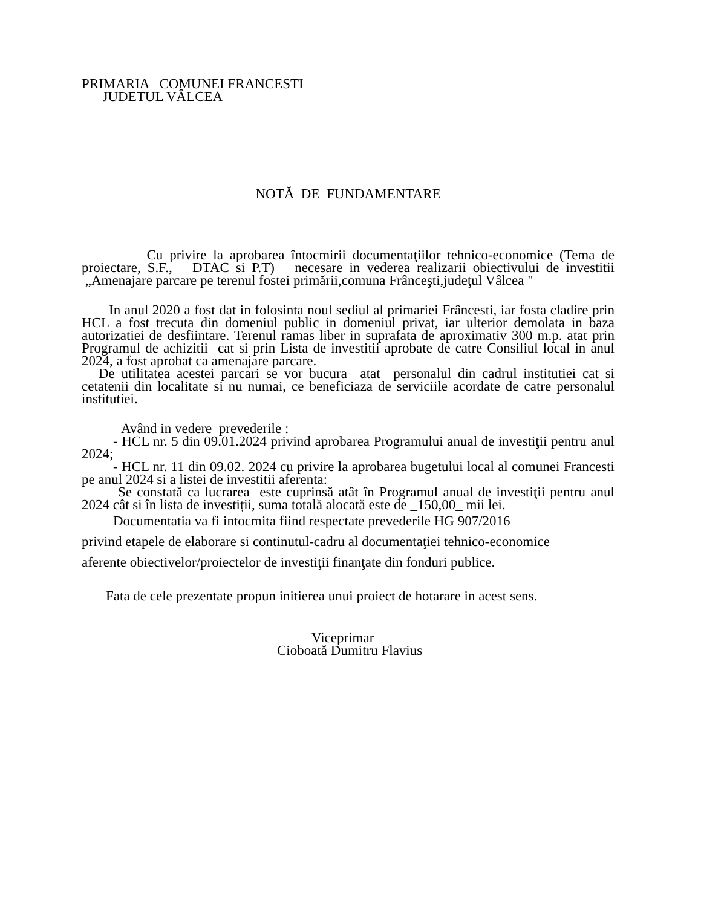PRIMARIA COMUNEI FRANCESTI
JUDETUL VÂLCEA
NOTĂ DE FUNDAMENTARE
Cu privire la aprobarea întocmirii documentaţiilor tehnico-economice (Tema de proiectare, S.F., DTAC si P.T) necesare in vederea realizarii obiectivului de investitii „Amenajare parcare pe terenul fostei primării,comuna Frânceşti,judeţul Vâlcea "
In anul 2020 a fost dat in folosinta noul sediul al primariei Frâncesti, iar fosta cladire prin HCL a fost trecuta din domeniul public in domeniul privat, iar ulterior demolata in baza autorizatiei de desfiintare. Terenul ramas liber in suprafata de aproximativ 300 m.p. atat prin Programul de achizitii cat si prin Lista de investitii aprobate de catre Consiliul local in anul 2024, a fost aprobat ca amenajare parcare.
De utilitatea acestei parcari se vor bucura atat personalul din cadrul institutiei cat si cetatenii din localitate si nu numai, ce beneficiaza de serviciile acordate de catre personalul institutiei.
Având in vedere prevederile :
- HCL nr. 5 din 09.01.2024 privind aprobarea Programului anual de investiţii pentru anul 2024;
- HCL nr. 11 din 09.02. 2024 cu privire la aprobarea bugetului local al comunei Francesti pe anul 2024 si a listei de investitii aferenta:
Se constată ca lucrarea este cuprinsă atât în Programul anual de investiţii pentru anul 2024 cât si în lista de investiții, suma totală alocată este de _150,00_ mii lei.
Documentatia va fi intocmita fiind respectate prevederile HG 907/2016
privind etapele de elaborare si continutul-cadru al documentaţiei tehnico-economice
aferente obiectivelor/proiectelor de investiţii finanţate din fonduri publice.
Fata de cele prezentate propun initierea unui proiect de hotarare in acest sens.
Viceprimar
Cioboată Dumitru Flavius